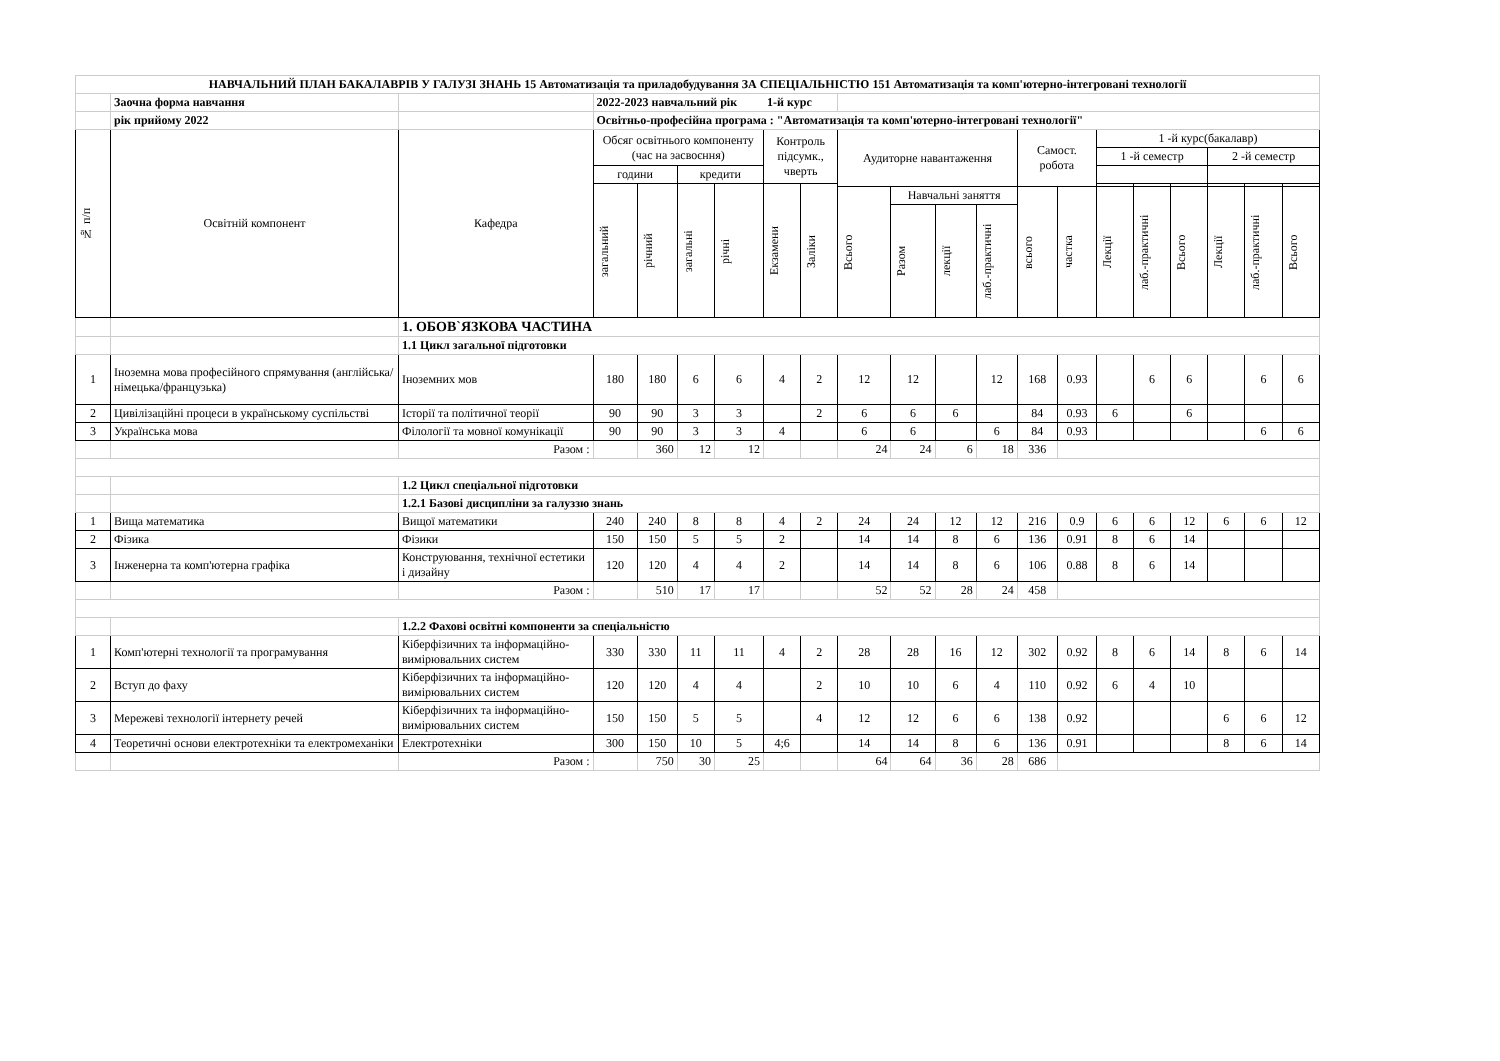| НАВЧАЛЬНИЙ ПЛАН БАКАЛАВРІВ У ГАЛУЗІ ЗНАНЬ 15 Автоматизація та приладобудування ЗА СПЕЦІАЛЬНІСТЮ 151 Автоматизація та комп'ютерно-інтегровані технології | | | | | | | | | | | | | | | | | | | | |
| | Заочна форма навчання | | 2022-2023 навчальний рік 1-й курс | | | | | | | | | | | | | | | | | |
| | рік прийому 2022 | | Освітньо-професійна програма : "Автоматизація та комп'ютерно-інтегровані технології" | | | | | | | | | | | | | | | | | |
| № п/п | Освітній компонент | Кафедра | Обсяг освітнього компоненту (час на засвоєння) | | | | Контроль підсумк., чверть | | Аудиторне навантаження | | | | Самост. робота | | 1 -й курс(бакалавр) | | | | | |
| | | | | | | | | | | | | | | | 1 -й семестр | | | 2 -й семестр | | |
| | | | години | | кредити | | | | | | | | | | | | | | | |
| | | | загальний | річний | загальні | річні | Екзамени | Заліки | | | | | | | | | | | | |
| | | | | | | | | | Всього | Навчальні заняття | | | всього | частка | Лекції | лаб.-практичні | Всього | Лекції | лаб.-практичні | Всього |
| | | | | | | | | | | Разом | лекції | лаб.-практичні | | | | | | | | |
| | | 1. ОБОВ`ЯЗКОВА ЧАСТИНА | | | | | | | | | | | | | | | | | | |
| | | 1.1 Цикл загальної підготовки | | | | | | | | | | | | | | | | | | |
| 1 | Іноземна мова професійного спрямування (англійська/німецька/французька) | Іноземних мов | 180 | 180 | 6 | 6 | 4 | 2 | 12 | 12 | | 12 | 168 | 0.93 | | 6 | 6 | | 6 | 6 |
| 2 | Цивілізаційні процеси в українському суспільстві | Історії та політичної теорії | 90 | 90 | 3 | 3 | | 2 | 6 | 6 | 6 | | 84 | 0.93 | 6 | | 6 | | | |
| 3 | Українська мова | Філології та мовної комунікації | 90 | 90 | 3 | 3 | 4 | | 6 | 6 | | 6 | 84 | 0.93 | | | | | 6 | 6 |
| | | Разом : | | 360 | 12 | 12 | | | 24 | 24 | 6 | 18 | 336 | | | | | | | |
| | | 1.2 Цикл спеціальної підготовки | | | | | | | | | | | | | | | | | | |
| | | 1.2.1 Базові дисципліни за галуззю знань | | | | | | | | | | | | | | | | | | |
| 1 | Вища математика | Вищої математики | 240 | 240 | 8 | 8 | 4 | 2 | 24 | 24 | 12 | 12 | 216 | 0.9 | 6 | 6 | 12 | 6 | 6 | 12 |
| 2 | Фізика | Фізики | 150 | 150 | 5 | 5 | 2 | | 14 | 14 | 8 | 6 | 136 | 0.91 | 8 | 6 | 14 | | | |
| 3 | Інженерна та комп'ютерна графіка | Конструювання, технічної естетики і дизайну | 120 | 120 | 4 | 4 | 2 | | 14 | 14 | 8 | 6 | 106 | 0.88 | 8 | 6 | 14 | | | |
| | | Разом : | | 510 | 17 | 17 | | | 52 | 52 | 28 | 24 | 458 | | | | | | | |
| | | 1.2.2 Фахові освітні компоненти за спеціальністю | | | | | | | | | | | | | | | | | | |
| 1 | Комп'ютерні технології та програмування | Кіберфізичних та інформаційно-вимірювальних систем | 330 | 330 | 11 | 11 | 4 | 2 | 28 | 28 | 16 | 12 | 302 | 0.92 | 8 | 6 | 14 | 8 | 6 | 14 |
| 2 | Вступ до фаху | Кіберфізичних та інформаційно-вимірювальних систем | 120 | 120 | 4 | 4 | | 2 | 10 | 10 | 6 | 4 | 110 | 0.92 | 6 | 4 | 10 | | | |
| 3 | Мережеві технології інтернету речей | Кіберфізичних та інформаційно-вимірювальних систем | 150 | 150 | 5 | 5 | | 4 | 12 | 12 | 6 | 6 | 138 | 0.92 | | | | 6 | 6 | 12 |
| 4 | Теоретичні основи електротехніки та електромеханіки | Електротехніки | 300 | 150 | 10 | 5 | 4;6 | | 14 | 14 | 8 | 6 | 136 | 0.91 | | | | 8 | 6 | 14 |
| | | Разом : | | 750 | 30 | 25 | | | 64 | 64 | 36 | 28 | 686 | | | | | | | |